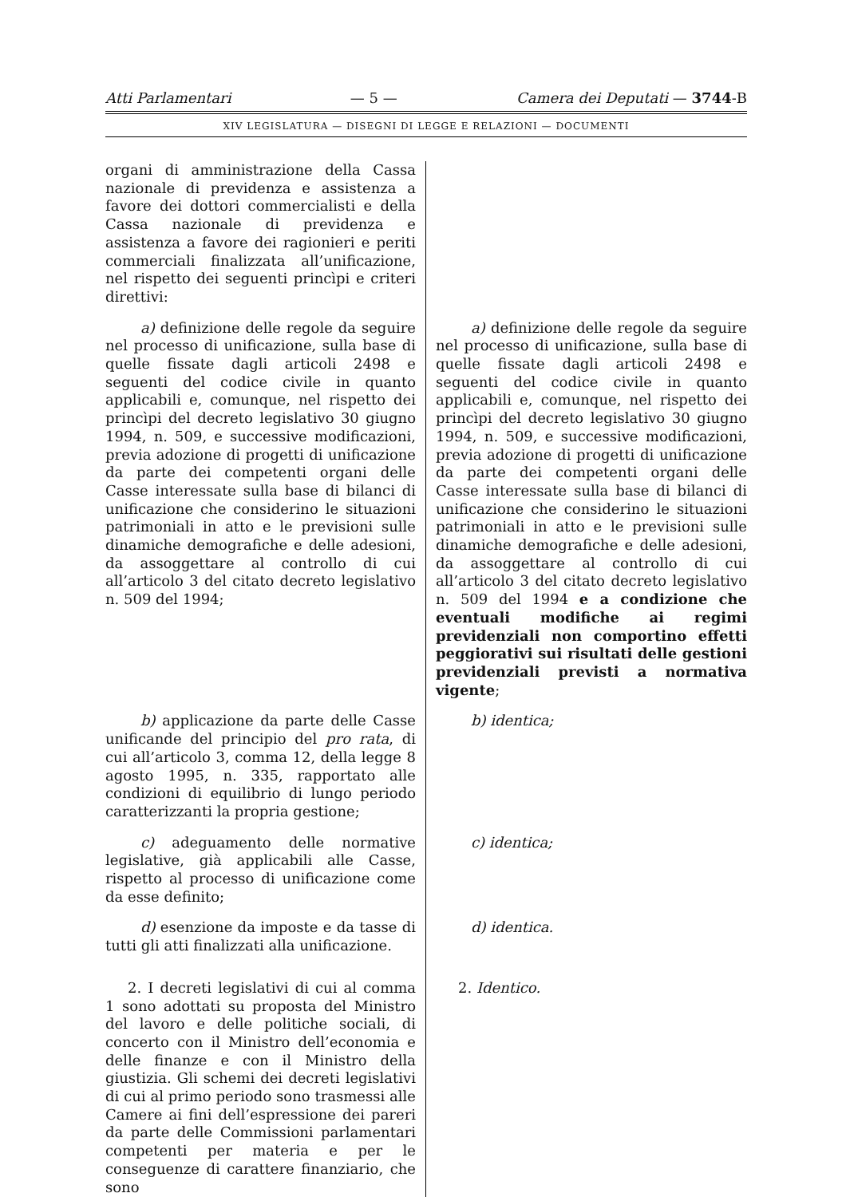Atti Parlamentari — 5 — Camera dei Deputati — 3744-B
XIV LEGISLATURA — DISEGNI DI LEGGE E RELAZIONI — DOCUMENTI
organi di amministrazione della Cassa nazionale di previdenza e assistenza a favore dei dottori commercialisti e della Cassa nazionale di previdenza e assistenza a favore dei ragionieri e periti commerciali finalizzata all’unificazione, nel rispetto dei seguenti princìpi e criteri direttivi:
a) definizione delle regole da seguire nel processo di unificazione, sulla base di quelle fissate dagli articoli 2498 e seguenti del codice civile in quanto applicabili e, comunque, nel rispetto dei princìpi del decreto legislativo 30 giugno 1994, n. 509, e successive modificazioni, previa adozione di progetti di unificazione da parte dei competenti organi delle Casse interessate sulla base di bilanci di unificazione che considerino le situazioni patrimoniali in atto e le previsioni sulle dinamiche demografiche e delle adesioni, da assoggettare al controllo di cui all’articolo 3 del citato decreto legislativo n. 509 del 1994;
a) definizione delle regole da seguire nel processo di unificazione, sulla base di quelle fissate dagli articoli 2498 e seguenti del codice civile in quanto applicabili e, comunque, nel rispetto dei princìpi del decreto legislativo 30 giugno 1994, n. 509, e successive modificazioni, previa adozione di progetti di unificazione da parte dei competenti organi delle Casse interessate sulla base di bilanci di unificazione che considerino le situazioni patrimoniali in atto e le previsioni sulle dinamiche demografiche e delle adesioni, da assoggettare al controllo di cui all’articolo 3 del citato decreto legislativo n. 509 del 1994 e a condizione che eventuali modifiche ai regimi previdenziali non comportino effetti peggiorativi sui risultati delle gestioni previdenziali previsti a normativa vigente;
b) applicazione da parte delle Casse unificande del principio del pro rata, di cui all’articolo 3, comma 12, della legge 8 agosto 1995, n. 335, rapportato alle condizioni di equilibrio di lungo periodo caratterizzanti la propria gestione;
b) identica;
c) adeguamento delle normative legislative, già applicabili alle Casse, rispetto al processo di unificazione come da esse definito;
c) identica;
d) esenzione da imposte e da tasse di tutti gli atti finalizzati alla unificazione.
d) identica.
2. I decreti legislativi di cui al comma 1 sono adottati su proposta del Ministro del lavoro e delle politiche sociali, di concerto con il Ministro dell’economia e delle finanze e con il Ministro della giustizia. Gli schemi dei decreti legislativi di cui al primo periodo sono trasmessi alle Camere ai fini dell’espressione dei pareri da parte delle Commissioni parlamentari competenti per materia e per le conseguenze di carattere finanziario, che sono
2. Identico.